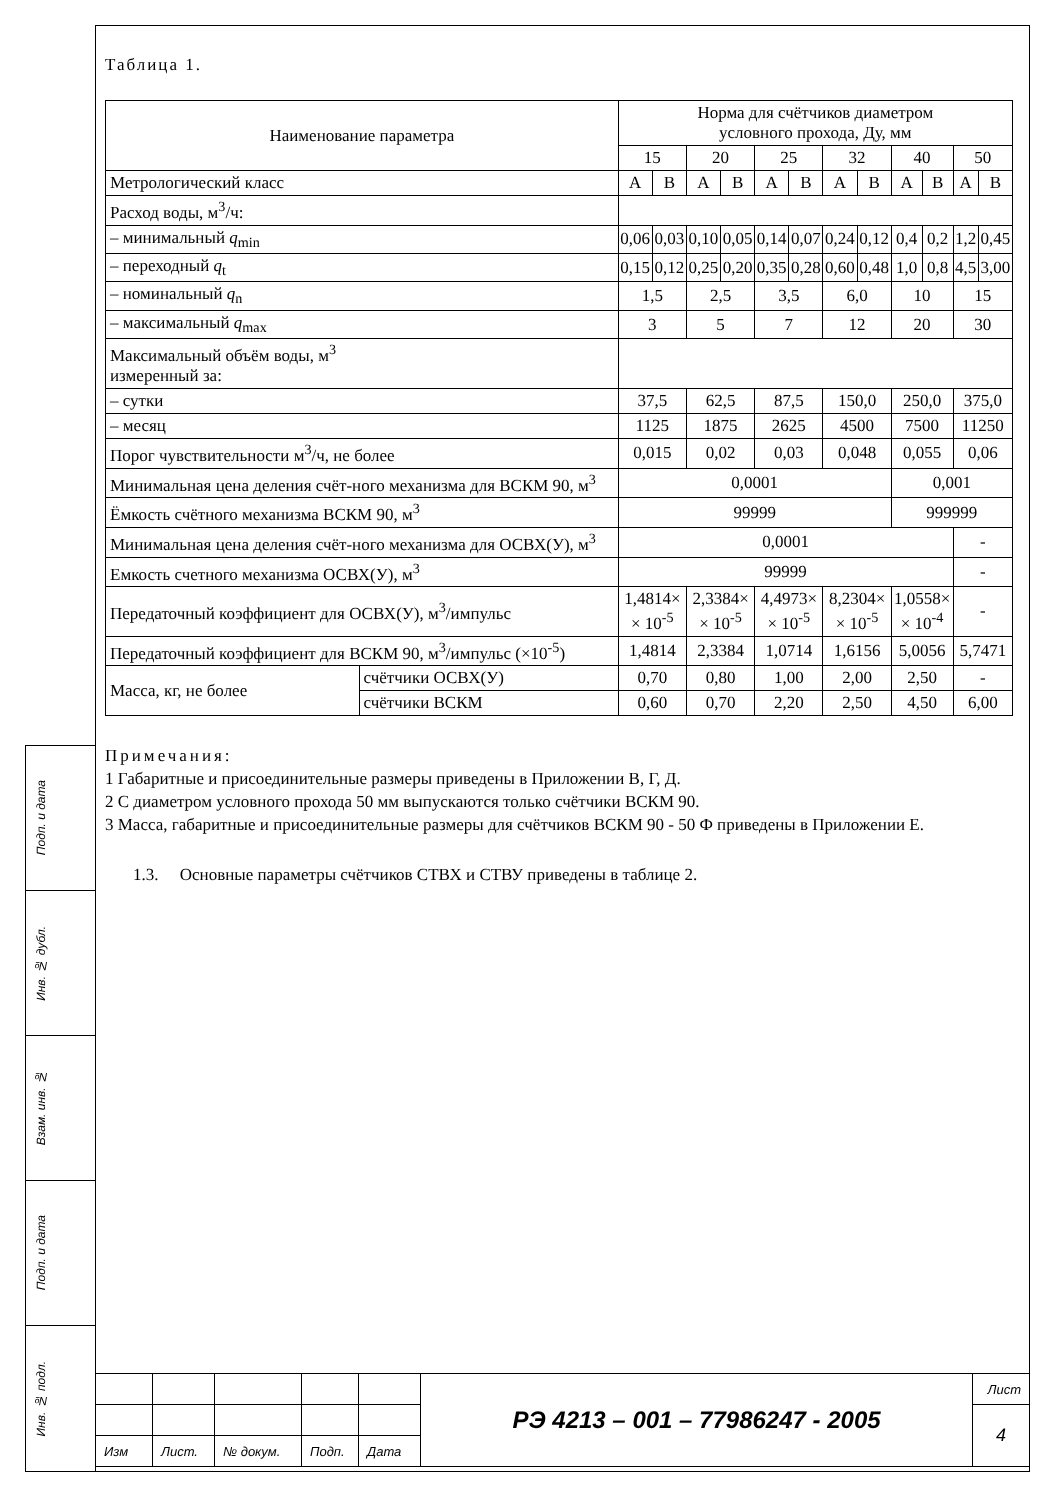Подп. и дата
Инв. № дубл.
Взам. инв. №
Подп. и дата
Инв. № подл.
Таблица 1.
| Наименование параметра | | Норма для счётчиков диаметром условного прохода, Ду, мм | | | | | | | | | | | |
| --- | --- | --- | --- | --- | --- | --- | --- | --- | --- | --- | --- | --- | --- |
| | | 15 | | 20 | | 25 | | 32 | | 40 | | 50 | |
| Метрологический класс | | А | В | А | В | А | В | А | В | А | В | А | В |
| Расход воды, м<sup>3</sup>/ч: | | | | | | | | | | | | | |
| – минимальный q<sub>min</sub> | | 0,06 | 0,03 | 0,10 | 0,05 | 0,14 | 0,07 | 0,24 | 0,12 | 0,4 | 0,2 | 1,2 | 0,45 |
| – переходный q<sub>t</sub> | | 0,15 | 0,12 | 0,25 | 0,20 | 0,35 | 0,28 | 0,60 | 0,48 | 1,0 | 0,8 | 4,5 | 3,00 |
| – номинальный q<sub>n</sub> | | 1,5 | | 2,5 | | 3,5 | | 6,0 | | 10 | | 15 | |
| – максимальный q<sub>max</sub> | | 3 | | 5 | | 7 | | 12 | | 20 | | 30 | |
| Максимальный объём воды, м<sup>3</sup> измеренный за: | | | | | | | | | | | | | |
| – сутки | | 37,5 | | 62,5 | | 87,5 | | 150,0 | | 250,0 | | 375,0 | |
| – месяц | | 1125 | | 1875 | | 2625 | | 4500 | | 7500 | | 11250 | |
| Порог чувствительности м<sup>3</sup>/ч, не более | | 0,015 | | 0,02 | | 0,03 | | 0,048 | | 0,055 | | 0,06 | |
| Минимальная цена деления счёт-ного механизма для ВСКМ 90, м<sup>3</sup> | | 0,0001 | | | | | | | | 0,001 | | | |
| Ёмкость счётного механизма ВСКМ 90, м<sup>3</sup> | | 99999 | | | | | | | | 999999 | | | |
| Минимальная цена деления счёт-ного механизма для ОСВХ(У), м<sup>3</sup> | | 0,0001 | | | | | | | | | | - | |
| Емкость счетного механизма ОСВХ(У), м<sup>3</sup> | | 99999 | | | | | | | | | | - | |
| Передаточный коэффициент для ОСВХ(У), м<sup>3</sup>/импульс | | 1,4814× × 10<sup>-5</sup> | | 2,3384× × 10<sup>-5</sup> | | 4,4973× × 10<sup>-5</sup> | | 8,2304× × 10<sup>-5</sup> | | 1,0558× × 10<sup>-4</sup> | | - | |
| Передаточный коэффициент для ВСКМ 90, м<sup>3</sup>/импульс (×10<sup>-5</sup>) | | 1,4814 | | 2,3384 | | 1,0714 | | 1,6156 | | 5,0056 | | 5,7471 | |
| Масса, кг, не более | счётчики ОСВХ(У) | 0,70 | | 0,80 | | 1,00 | | 2,00 | | 2,50 | | - | |
| | счётчики ВСКМ | 0,60 | | 0,70 | | 2,20 | | 2,50 | | 4,50 | | 6,00 | |
Примечания:
1 Габаритные и присоединительные размеры приведены в Приложении В, Г, Д.
2 С диаметром условного прохода 50 мм выпускаются только счётчики ВСКМ 90.
3 Масса, габаритные и присоединительные размеры для счётчиков ВСКМ 90 - 50 Ф приведены в Приложении Е.
1.3. Основные параметры счётчиков СТВХ и СТВУ приведены в таблице 2.
| | | | | | РЭ 4213 – 001 – 77986247 - 2005 | Лист |
| | | | | | | 4 |
| Изм | Лист. | № докум. | Подп. | Дата | | |